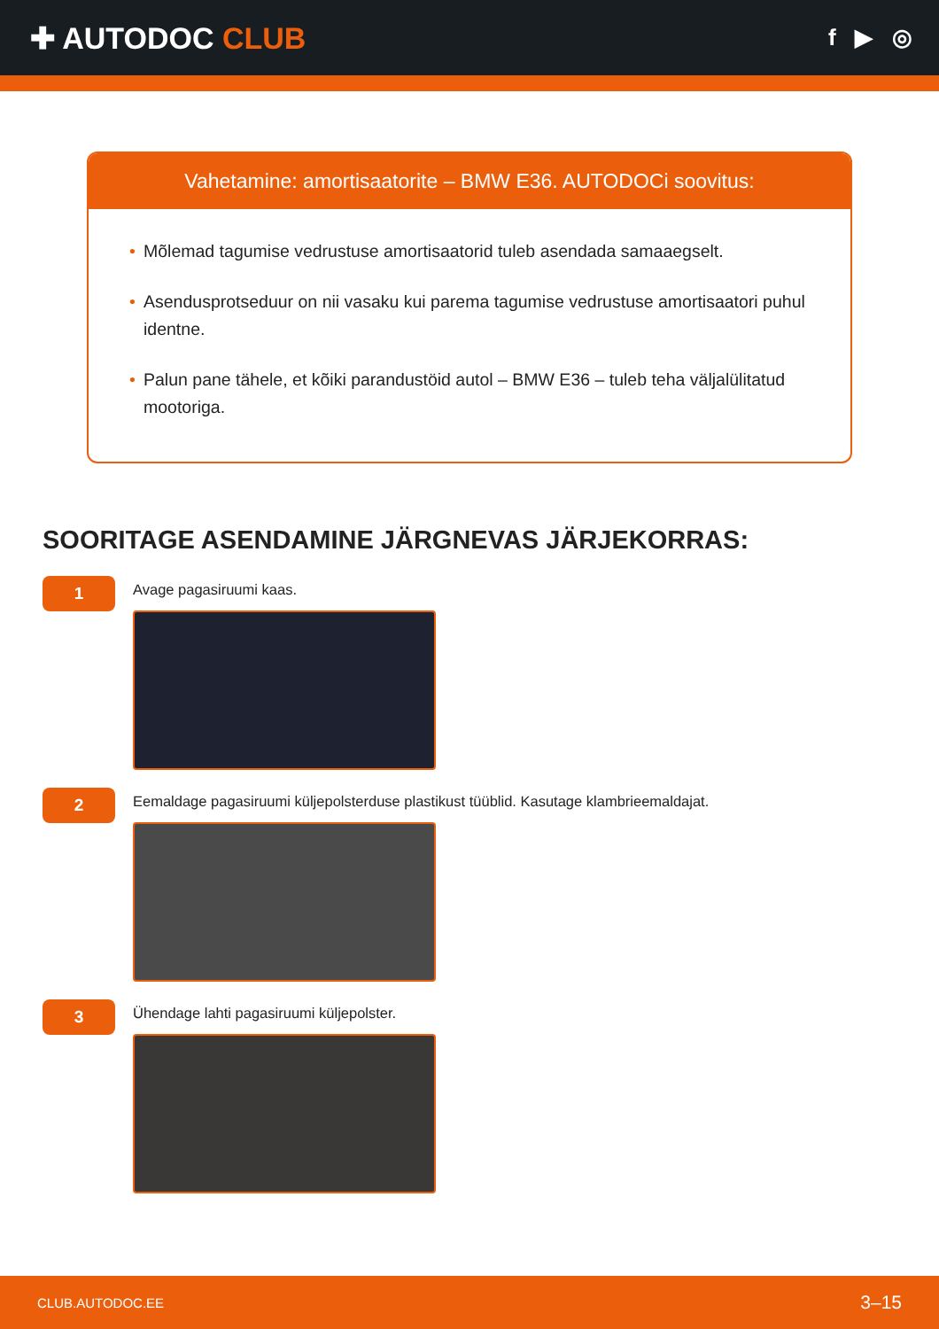✚ AUTODOC CLUB
f ▶ ◎
Vahetamine: amortisaatorite – BMW E36. AUTODOCi soovitus:
• Mõlemad tagumise vedrustuse amortisaatorid tuleb asendada samaaegselt.
• Asendusprotseduur on nii vasaku kui parema tagumise vedrustuse amortisaatori puhul identne.
• Palun pane tähele, et kõiki parandustöid autol – BMW E36 – tuleb teha väljalülitatud mootoriga.
SOORITAGE ASENDAMINE JÄRGNEVAS JÄRJEKORRAS:
1
Avage pagasiruumi kaas.
2
Eemaldage pagasiruumi küljepolsterduse plastikust tüüblid. Kasutage klambrieemaldajat.
3
Ühendage lahti pagasiruumi küljepolster.
CLUB.AUTODOC.EE 3–15